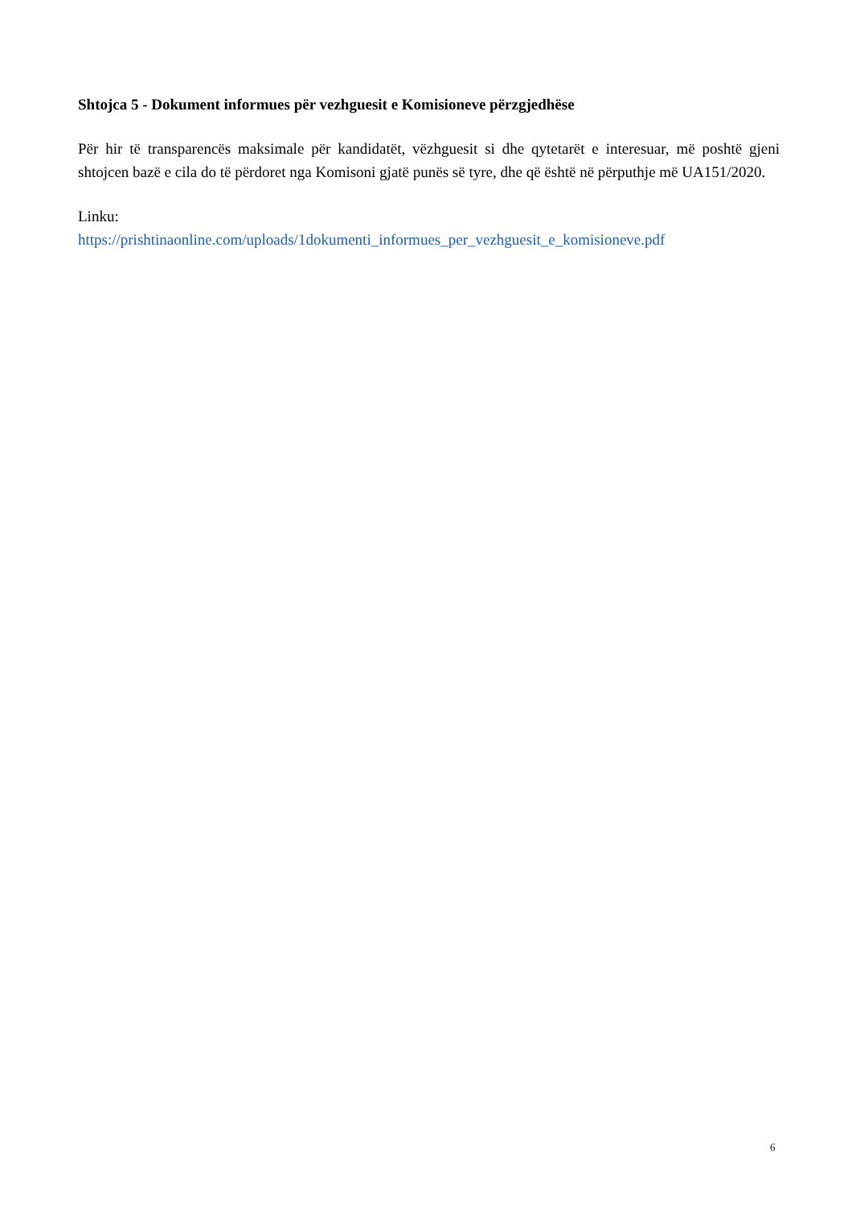Shtojca 5 - Dokument informues për vezhguesit e Komisioneve përzgjedhëse
Për hir të transparencës maksimale për kandidatët, vëzhguesit si dhe qytetarët e interesuar, më poshtë gjeni shtojcen bazë e cila do të përdoret nga Komisoni gjatë punës së tyre, dhe që është në përputhje më UA151/2020.
Linku:
https://prishtinaonline.com/uploads/1dokumenti_informues_per_vezhguesit_e_komisioneve.pdf
6